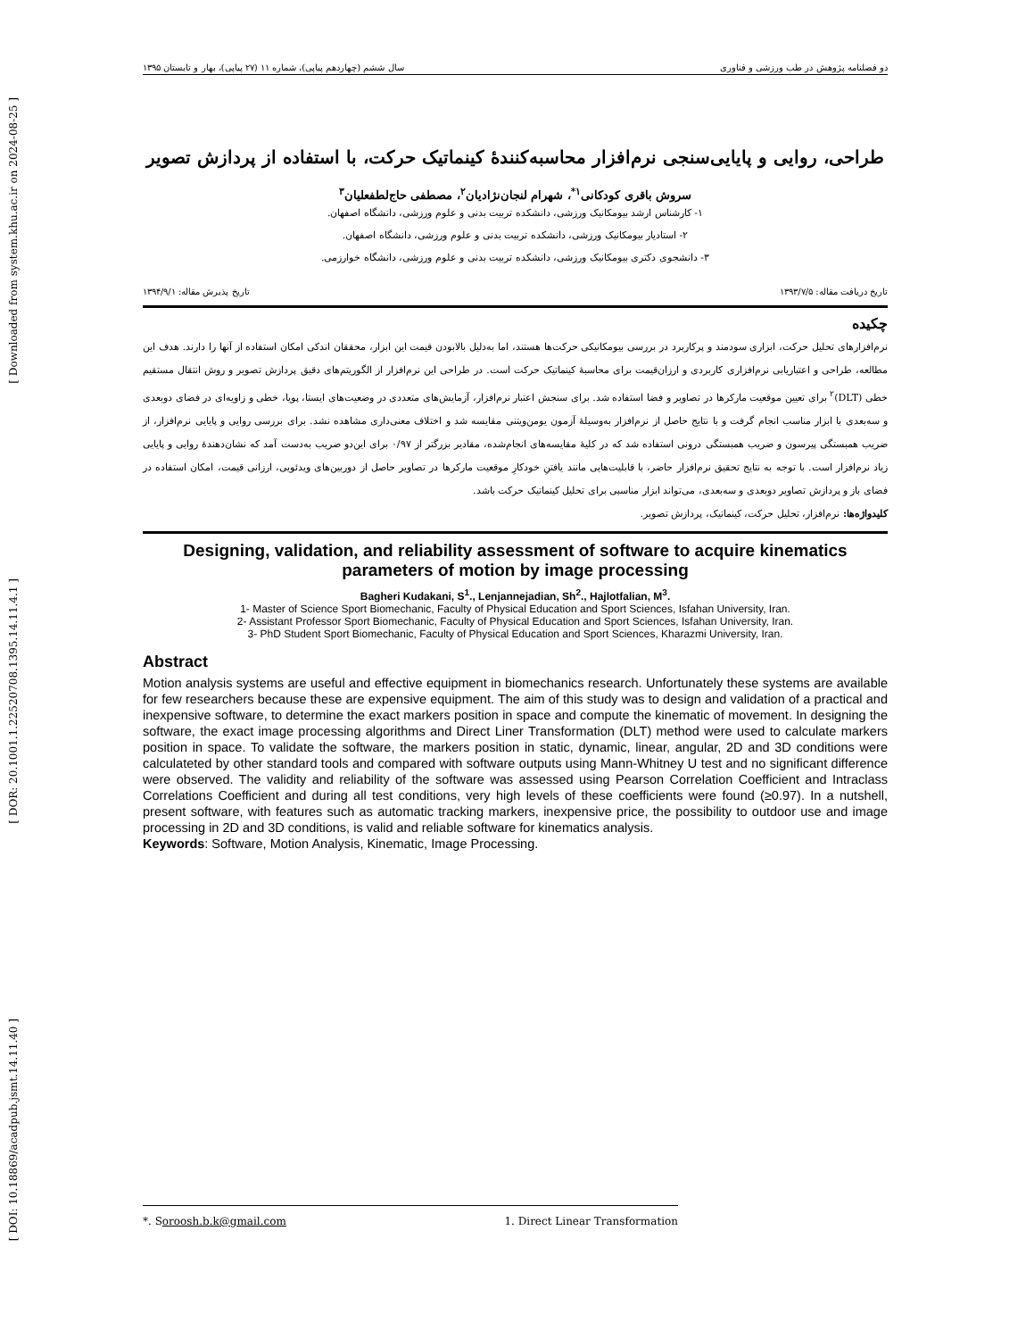[ Downloaded from system.khu.ac.ir on 2024-08-25 ]
[ DOR: 20.1001.1.22520708.1395.14.11.4.1 ]
[ DOI: 10.18869/acadpub.jsmt.14.11.40 ]
دو فصلنامه پژوهش در طب ورزشی و فناوری سال ششم (چهاردهم پیاپی)، شماره ۱۱ (۲۷ پیاپی)، بهار و تابستان ۱۳۹۵
طراحی، روایی و پایایی‌سنجی نرم‌افزار محاسبه‌کنندۀ کینماتیک حرکت، با استفاده از پردازش تصویر
سروش باقری کودکانی<sup>۱*</sup>، شهرام لنجان‌نژادیان<sup>۲</sup>، مصطفی حاج‌لطفعلیان<sup>۳</sup>
۱- کارشناس ارشد بیومکانیک ورزشی، دانشکده تربیت بدنی و علوم ورزشی، دانشگاه اصفهان.
۲- استادیار بیومکانیک ورزشی، دانشکده تربیت بدنی و علوم ورزشی، دانشگاه اصفهان.
۳- دانشجوی دکتری بیومکانیک ورزشی، دانشکده تربیت بدنی و علوم ورزشی، دانشگاه خوارزمی.
تاریخ دریافت مقاله: ۱۳۹۳/۷/۵ تاریخ پذیرش مقاله: ۱۳۹۴/۹/۱
چکیده
نرم‌افزارهای تحلیل حرکت، ابزاری سودمند و پرکاربرد در بررسی بیومکانیکی حرکت‌ها هستند، اما به‌دلیل بالابودن قیمت این ابزار، محققان اندکی امکان استفاده از آنها را دارند. هدف این مطالعه، طراحی و اعتباریابی نرم‌افزاری کاربردی و ارزان‌قیمت برای محاسبۀ کینماتیک حرکت است. در طراحی این نرم‌افزار از الگوریتم‌های دقیق پردازش تصویر و روش انتقال مستقیم خطی (DLT)<sup>۲</sup> برای تعیین موقعیت مارکرها در تصاویر و فضا استفاده شد. برای سنجش اعتبار نرم‌افزار، آزمایش‌های متعددی در وضعیت‌های ایستا، پویا، خطی و زاویه‌ای در فضای دوبعدی و سه‌بعدی با ابزار مناسب انجام گرفت و با نتایج حاصل از نرم‌افزار به‌وسیلۀ آزمون یومن‌ویتنی مقایسه شد و اختلاف معنی‌داری مشاهده نشد. برای بررسی روایی و پایایی نرم‌افزار، از ضریب همبستگی پیرسون و ضریب همبستگی درونی استفاده شد که در کلیۀ مقایسه‌های انجام‌شده، مقادیر بزرگتر از ۰/۹۷ برای این‌دو ضریب به‌دست آمد که نشان‌دهندۀ روایی و پایایی زیاد نرم‌افزار است. با توجه به نتایج تحقیق نرم‌افزار حاضر، با قابلیت‌هایی مانند یافتنِ خودکارِ موقعیت مارکرها در تصاویر حاصل از دوربین‌های ویدئویی، ارزانی قیمت، امکان استفاده در فضای باز و پردازش تصاویر دوبعدی و سه‌بعدی، می‌تواند ابزار مناسبی برای تحلیل کینماتیک حرکت باشد.
کلیدواژه‌ها: نرم‌افزار، تحلیل حرکت، کینماتیک، پردازش تصویر.
Designing, validation, and reliability assessment of software to acquire kinematics parameters of motion by image processing
Bagheri Kudakani, S<sup>1</sup>., Lenjannejadian, Sh<sup>2</sup>., Hajlotfalian, M<sup>3</sup>.
1- Master of Science Sport Biomechanic, Faculty of Physical Education and Sport Sciences, Isfahan University, Iran.
2- Assistant Professor Sport Biomechanic, Faculty of Physical Education and Sport Sciences, Isfahan University, Iran.
3- PhD Student Sport Biomechanic, Faculty of Physical Education and Sport Sciences, Kharazmi University, Iran.
Abstract
Motion analysis systems are useful and effective equipment in biomechanics research. Unfortunately these systems are available for few researchers because these are expensive equipment. The aim of this study was to design and validation of a practical and inexpensive software, to determine the exact markers position in space and compute the kinematic of movement. In designing the software, the exact image processing algorithms and Direct Liner Transformation (DLT) method were used to calculate markers position in space. To validate the software, the markers position in static, dynamic, linear, angular, 2D and 3D conditions were calculateted by other standard tools and compared with software outputs using Mann-Whitney U test and no significant difference were observed. The validity and reliability of the software was assessed using Pearson Correlation Coefficient and Intraclass Correlations Coefficient and during all test conditions, very high levels of these coefficients were found (≥0.97). In a nutshell, present software, with features such as automatic tracking markers, inexpensive price, the possibility to outdoor use and image processing in 2D and 3D conditions, is valid and reliable software for kinematics analysis.
Keywords: Software, Motion Analysis, Kinematic, Image Processing.
*. Soroosh.b.k@gmail.com 1. Direct Linear Transformation